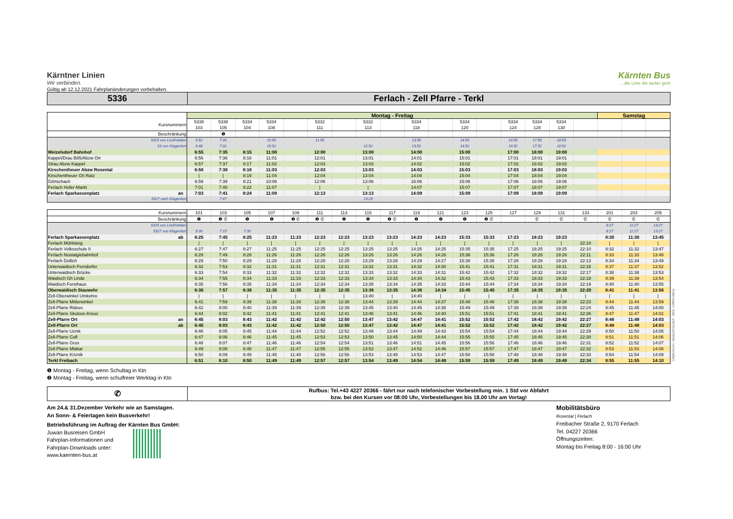Kärntner Linien
Wir verbinden.
Kärnten Bus...die Linie die weiter geht
Gültig ab 12.12.2021 Fahrplanänderungen vorbehalten.
5336
Ferlach - Zell Pfarre - Terkl
| | Montag - Freitag | | | | | | | | | | | | | | | | | Samstag | | |
| --- | --- | --- | --- | --- | --- | --- | --- | --- | --- | --- | --- | --- | --- | --- | --- | --- | --- | --- | --- | --- |
| Kursnummern | 5338 103 | 5338 105 | 5334 104 | 5334 108 | | 5332 111 | | 5332 113 | | 5334 118 | | 5334 120 | | 5334 124 | 5334 128 | 5334 130 | | | | |
| Beschränkung | | ❶ | | | | | | | | | | | | | | | | | | |
| 5325 von Lind/Velden | 6:52 | 7:30 | | 10:55 | | 11:55 | | | | 13:55 | | 14:55 | | 16:55 | 17:55 | 18:55 | | | | |
| S3 von Klagenfurt | 6:48 | 7:31 | | 10:52 | | | | 12:52 | | 13:52 | | 14:52 | | 16:52 | 17:52 | 18:52 | | | | |
| Weizelsdorf Bahnhof | 6:55 | 7:35 | 8:15 | 11:00 | | 12:00 | | 13:00 | | 14:00 | | 15:00 | | 17:00 | 18:00 | 19:00 | | | | |
| Kappel/Drau B85/Abzw Ort | 6:56 | 7:36 | 8:16 | 11:01 | | 12:01 | | 13:01 | | 14:01 | | 15:01 | | 17:01 | 18:01 | 19:01 | | | | |
| Strau Abzw Kappel | 6:57 | 7:37 | 8:17 | 11:02 | | 12:03 | | 13:03 | | 14:02 | | 15:02 | | 17:02 | 18:02 | 19:02 | | | | |
| Kirschentheuer Abzw Rosental | 6:58 | 7:38 | 8:18 | 11:03 | | 12:03 | | 13:03 | | 14:03 | | 15:03 | | 17:03 | 18:03 | 19:03 | | | | |
| Kirschentheuer Gh Ratz | / | / | 8:19 | 11:04 | | 12:04 | | 13:04 | | 14:04 | | 15:04 | | 17:04 | 18:04 | 19:04 | | | | |
| Görtschach | 6:59 | 7:39 | 8:21 | 10:06 | | 12:06 | | 13:06 | | 16:06 | | 15:06 | | 17:06 | 18:06 | 19:06 | | | | |
| Ferlach Hofer-Markt | 7:01 | 7:40 | 8:22 | 11:07 | | / | | / | | 14:07 | | 15:07 | | 17:07 | 18:07 | 19:07 | | | | |
| Ferlach Sparkassenplatz an | 7:03 | 7:41 | 8:24 | 11:09 | | 12:13 | | 13:13 | | 14:09 | | 15:09 | | 17:09 | 18:09 | 19:09 | | | | |
| 5327 nach Klagenfurt | | 7:47 | | | | | | 13:25 | | | | | | | | | | | | |
| Kursnummern | 101 | 103 | 105 | 107 | 109 | 111 | 113 | 115 | 117 | 119 | 121 | 123 | 125 | 127 | 129 | 131 | 133 | 201 | 203 | 205 |
| Beschränkung | ❶ | ❷ ✆ | ❶ | ❶ | ❷ ✆ | ❷ ✆ | ❶ | ❶ | ❷ ✆ | ❶ | ❷ | ❶ | ❷ ✆ | | ✆ | ✆ | ✆ | ✆ | ✆ | ✆ |
| 5325 von Lind/Velden | | | | | | | | | | | | | | | | | | 8:27 | 11:27 | 13:27 |
| 5327 von Klagenfurt | 5:30 | 7:15 | 7:30 | | | | | | | | | | | | | | | 8:27 | 11:27 | 13:27 |
| Ferlach Sparkassenplatz ab | 6:25 | 7:45 | 8:25 | 11:23 | 11:23 | 12:23 | 12:23 | 13:23 | 13:23 | 14:23 | 14:23 | 15:33 | 15:33 | 17:23 | 18:23 | 19:23 | | 8:30 | 11:30 | 13:45 |
| Ferlach Mühlsteig | / | / | / | / | / | / | / | / | / | / | / | / | / | / | / | / | 22:10 | / | / | / |
| Ferlach Volksschule II | 6:27 | 7:47 | 8:27 | 11:25 | 11:25 | 12:25 | 12:25 | 13:25 | 13:25 | 14:25 | 14:25 | 15:35 | 15:35 | 17:25 | 18:25 | 19:25 | 22:10 | 8:32 | 11:32 | 13:47 |
| Ferlach Nostalgiebahnhof | 6:28 | 7:49 | 8:28 | 11:26 | 11:26 | 12:26 | 12:26 | 13:26 | 13:26 | 14:26 | 14:26 | 15:36 | 15:36 | 17:26 | 18:26 | 19:26 | 22:11 | 8:33 | 11:33 | 13:48 |
| Ferlach Dollich | 6:29 | 7:50 | 8:29 | 11:28 | 11:28 | 12:28 | 12:28 | 13:29 | 13:28 | 14:29 | 14:27 | 15:38 | 15:38 | 17:28 | 18:28 | 19:28 | 22:13 | 8:34 | 11:34 | 13:49 |
| Unterwaidisch Ferndorfer | 6:32 | 7:53 | 8:32 | 11:31 | 11:31 | 12:31 | 12:31 | 13:32 | 13:31 | 14:32 | 14:30 | 15:41 | 15:41 | 17:31 | 18:31 | 19:31 | 22:16 | 8:37 | 11:37 | 13:52 |
| Unterwaidisch Brücke | 6:33 | 7:54 | 8:33 | 11:32 | 11:32 | 12:32 | 12:32 | 13:33 | 13:32 | 14:33 | 14:31 | 15:42 | 15:42 | 17:32 | 18:32 | 19:32 | 22:17 | 8:38 | 11:38 | 13:53 |
| Waidisch Gh Linde | 6:34 | 7:55 | 8:34 | 11:33 | 11:33 | 12:33 | 12:33 | 13:34 | 13:33 | 14:34 | 14:32 | 15:43 | 15:43 | 17:33 | 18:33 | 19:33 | 22:18 | 8:39 | 11:39 | 13:54 |
| Waidisch Forsthaus | 6:35 | 7:56 | 8:35 | 11:34 | 11:34 | 12:34 | 12:34 | 13:35 | 13:34 | 14:35 | 14:33 | 15:44 | 15:44 | 17:34 | 18:34 | 19:34 | 22:19 | 8:40 | 11:40 | 13:55 |
| Oberwaidisch Stauwehr | 6:36 | 7:57 | 8:36 | 11:35 | 11:35 | 12:35 | 12:35 | 13:36 | 13:35 | 14:36 | 14:34 | 15:45 | 15:45 | 17:35 | 18:35 | 19:35 | 22:20 | 8:41 | 11:41 | 13:56 |
| Zell-Oberwinkel Umkehre | / | / | / | / | / | / | / | 13:40 | / | 14:40 | / | / | / | / | / | / | / | / | / | / |
| Zell-Pfarre Mitterwinkel | 6:41 | 7:59 | 8:39 | 11:38 | 11:38 | 12:38 | 12:38 | 13:44 | 13:39 | 14:44 | 14:37 | 15:48 | 15:48 | 17:38 | 18:38 | 19:38 | 22:23 | 8:44 | 11:44 | 13:59 |
| Zell-Pfarre Ridovc | 6:42 | 8:00 | 8:40 | 11:39 | 11:39 | 12:39 | 12:39 | 13:45 | 13:40 | 14:45 | 14:38 | 15:49 | 15:49 | 17:39 | 18:39 | 19:39 | 22:24 | 8:45 | 11:45 | 14:00 |
| Zell-Pfarre Skutovc-Kreuz | 6:44 | 8:02 | 8:42 | 11:41 | 11:41 | 12:41 | 12:41 | 13:46 | 13:41 | 14:46 | 14:40 | 15:51 | 15:51 | 17:41 | 18:41 | 19:41 | 22:26 | 8:47 | 11:47 | 14:02 |
| Zell-Pfarre Ort an | 6:45 | 8:03 | 8:43 | 11:42 | 11:42 | 12:42 | 12:50 | 13:47 | 13:42 | 14:47 | 14:41 | 15:52 | 15:52 | 17:42 | 18:42 | 19:42 | 22:27 | 8:48 | 11:48 | 14:03 |
| Zell-Pfarre Ort ab | 6:45 | 8:03 | 8:43 | 11:42 | 11:42 | 12:50 | 12:50 | 13:47 | 13:42 | 14:47 | 14:41 | 15:52 | 15:52 | 17:42 | 18:42 | 19:42 | 22:27 | 8:48 | 11:48 | 14:03 |
| Zell-Pfarre Uznik | 6:46 | 8:05 | 8:45 | 11:44 | 11:44 | 12:52 | 12:52 | 13:49 | 13:44 | 14:49 | 14:43 | 15:54 | 15:54 | 17:44 | 18:44 | 19:44 | 22:29 | 8:50 | 11:50 | 14:05 |
| Zell-Pfarre Cofl | 6:47 | 8:06 | 8:46 | 11:45 | 11:45 | 12:53 | 12:53 | 13:50 | 13:45 | 14:50 | 14:44 | 15:55 | 15:55 | 17:45 | 18:45 | 19:45 | 22:30 | 8:51 | 11:51 | 14:06 |
| Zell-Pfarre Gros | 6:48 | 8:07 | 8:47 | 11:46 | 11:46 | 12:54 | 12:54 | 13:51 | 13:46 | 14:51 | 14:45 | 15:56 | 15:56 | 17:46 | 18:46 | 19:46 | 22:31 | 8:52 | 11:52 | 14:07 |
| Zell-Pfarre Mlakar | 6:49 | 8:08 | 8:48 | 11:47 | 11:47 | 12:55 | 12:55 | 13:52 | 13:47 | 14:52 | 14:46 | 15:57 | 15:57 | 17:47 | 18:47 | 19:47 | 22:32 | 8:53 | 11:53 | 14:08 |
| Zell-Pfarre Kriznik | 6:50 | 8:09 | 8:49 | 11:48 | 11:48 | 12:56 | 12:56 | 13:53 | 13:48 | 14:53 | 14:47 | 15:58 | 15:58 | 17:48 | 18:48 | 19:48 | 22:33 | 8:54 | 11:54 | 14:09 |
| Terkl Freibach | 6:51 | 8:10 | 8:50 | 11:49 | 11:49 | 12:57 | 12:57 | 13:54 | 13:49 | 14:54 | 14:48 | 15:59 | 15:59 | 17:49 | 18:49 | 19:49 | 22:34 | 8:55 | 11:55 | 14:10 |
❶ Montag - Freitag, wenn Schultag in Ktn
❷ Montag - Freitag, wenn schulfreier Werktag in Ktn
✆
Rufbus: Tel.+43 4227 20366 - fährt nur nach telefonischer Vorbestellung min. 1 Std vor Abfahrt
bzw. bei den Kursen vor 08:00 Uhr, Vorbestellungen bis 18.00 Uhr am Vortag!
Am 24.& 31.Dezember Verkehr wie an Samstagen.
An Sonn- & Feiertagen kein Busverkehr!
Betriebsführung im Auftrag der Kärnten Bus GmbH:
Juwan Busreisen GmbH
Fahrplan-Informationen und
Fahrplan-Downloads unter:
www.kaernten-bus.at
Mobilitätsbüro
Rosental | Ferlach
Freibacher Straße 2, 9170 Ferlach
Tel. 04227 20366
Öffnungszeiten:
Montag bis Freitag 8:00 - 16:00 Uhr
Änderungen, Satz- und Druckfehler vorbehalten.